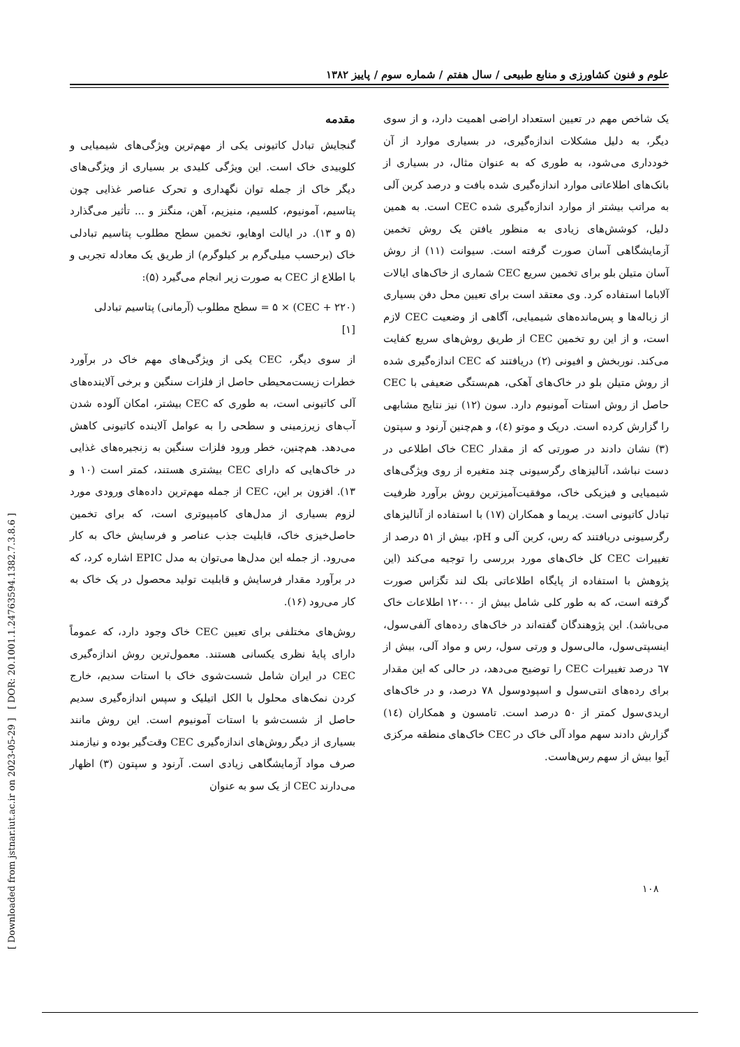علوم و فنون کشاورزی و منابع طبیعی / سال هفتم / شماره سوم / پاییز ۱۳۸۲
[ Downloaded from jstnar.iut.ac.ir on 2023-05-29 ] [ DOR: 20.1001.1.24763594.1382.7.3.8.6 ]
مقدمه
گنجایش تبادل کاتیونی یکی از مهم‌ترین ویژگی‌های شیمیایی و کلوییدی خاک است. این ویژگی کلیدی بر بسیاری از ویژگی‌های دیگر خاک از جمله توان نگهداری و تحرک عناصر غذایی چون پتاسیم، آمونیوم، کلسیم، منیزیم، آهن، منگنز و ... تأثیر می‌گذارد (۵ و ۱۳). در ایالت اوهایو، تخمین سطح مطلوب پتاسیم تبادلی خاک (برحسب میلی‌گرم بر کیلوگرم) از طریق یک معادله تجربی و با اطلاع از CEC به صورت زیر انجام می‌گیرد (۵):
(CEC + ۲۲۰) × ۵ = سطح مطلوب (آرمانی) پتاسیم تبادلی
[۱]
از سوی دیگر، CEC یکی از ویژگی‌های مهم خاک در برآورد خطرات زیست‌محیطی حاصل از فلزات سنگین و برخی آلاینده‌های آلی کاتیونی است، به طوری که CEC بیشتر، امکان آلوده شدن آب‌های زیرزمینی و سطحی را به عوامل آلاینده کاتیونی کاهش می‌دهد. هم‌چنین، خطر ورود فلزات سنگین به زنجیره‌های غذایی در خاک‌هایی که دارای CEC بیشتری هستند، کمتر است (۱۰ و ۱۳). افزون بر این، CEC از جمله مهم‌ترین داده‌های ورودی مورد لزوم بسیاری از مدل‌های کامپیوتری است، که برای تخمین حاصل‌خیزی خاک، قابلیت جذب عناصر و فرسایش خاک به کار می‌رود. از جمله این مدل‌ها می‌توان به مدل EPIC اشاره کرد، که در برآورد مقدار فرسایش و قابلیت تولید محصول در یک خاک به کار می‌رود (۱۶).
روش‌های مختلفی برای تعیین CEC خاک وجود دارد، که عموماً دارای پایهٔ نظری یکسانی هستند. معمول‌ترین روش اندازه‌گیری CEC در ایران شامل شست‌شوی خاک با استات سدیم، خارج کردن نمک‌های محلول با الکل اتیلیک و سپس اندازه‌گیری سدیم حاصل از شست‌شو با استات آمونیوم است. این روش مانند بسیاری از دیگر روش‌های اندازه‌گیری CEC وقت‌گیر بوده و نیازمند صرف مواد آزمایشگاهی زیادی است. آرنود و سپتون (۳) اظهار می‌دارند CEC از یک سو به عنوان
یک شاخص مهم در تعیین استعداد اراضی اهمیت دارد، و از سوی دیگر، به دلیل مشکلات اندازه‌گیری، در بسیاری موارد از آن خودداری می‌شود، به طوری که به عنوان مثال، در بسیاری از بانک‌های اطلاعاتی موارد اندازه‌گیری شده بافت و درصد کربن آلی به مراتب بیشتر از موارد اندازه‌گیری شده CEC است. به همین دلیل، کوشش‌های زیادی به منظور یافتن یک روش تخمین آزمایشگاهی آسان صورت گرفته است. سیوانت (۱۱) از روش آسان متیلن بلو برای تخمین سریع CEC شماری از خاک‌های ایالات آلاباما استفاده کرد. وی معتقد است برای تعیین محل دفن بسیاری از زباله‌ها و پس‌مانده‌های شیمیایی، آگاهی از وضعیت CEC لازم است، و از این رو تخمین CEC از طریق روش‌های سریع کفایت می‌کند. نوربخش و افیونی (۲) دریافتند که CEC اندازه‌گیری شده از روش متیلن بلو در خاک‌های آهکی، هم‌بستگی ضعیفی با CEC حاصل از روش استات آمونیوم دارد. سون (۱۲) نیز نتایج مشابهی را گزارش کرده است. دریک و موتو (٤)، و هم‌چنین آرنود و سپتون (۳) نشان دادند در صورتی که از مقدار CEC خاک اطلاعی در دست نباشد، آنالیزهای رگرسیونی چند متغیره از روی ویژگی‌های شیمیایی و فیزیکی خاک، موفقیت‌آمیزترین روش برآورد ظرفیت تبادل کاتیونی است. یریما و همکاران (۱۷) با استفاده از آنالیزهای رگرسیونی دریافتند که رس، کربن آلی و pH، بیش از ۵۱ درصد از تغییرات CEC کل خاک‌های مورد بررسی را توجیه می‌کند (این پژوهش با استفاده از پایگاه اطلاعاتی بلک لند تگزاس صورت گرفته است، که به طور کلی شامل بیش از ۱۲۰۰۰ اطلاعات خاک می‌باشد). این پژوهندگان گفته‌اند در خاک‌های رده‌های آلفی‌سول، اینسپتی‌سول، مالی‌سول و ورتی سول، رس و مواد آلی، بیش از ٦٧ درصد تغییرات CEC را توضیح می‌دهد، در حالی که این مقدار برای رده‌های انتی‌سول و اسپودوسول ۷۸ درصد، و در خاک‌های اریدی‌سول کمتر از ۵۰ درصد است. تامسون و همکاران (١٤) گزارش دادند سهم مواد آلی خاک در CEC خاک‌های منطقه مرکزی آیوا بیش از سهم رس‌هاست.
۱۰۸